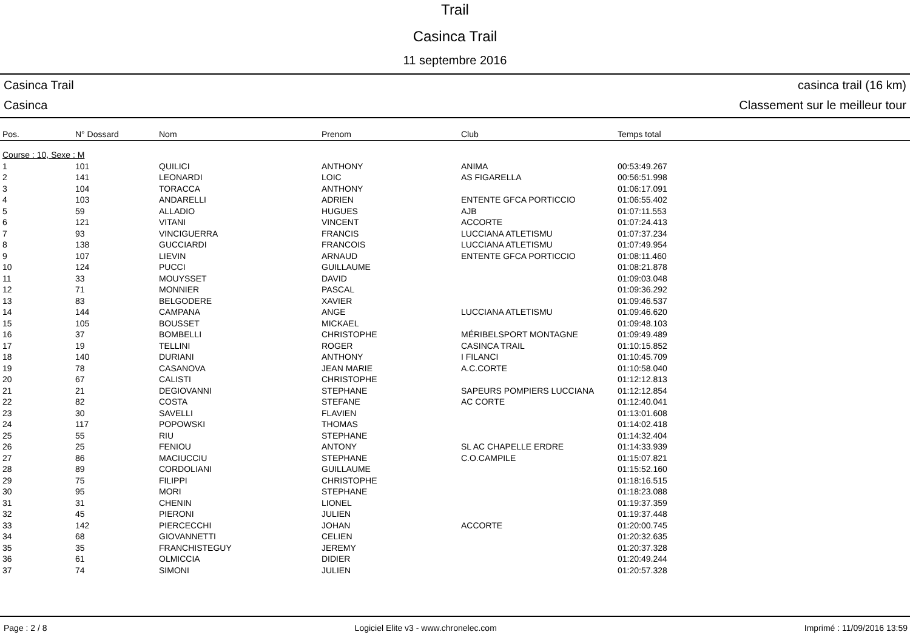Trail
Casinca Trail
11 septembre 2016
Casinca Trail casinca trail (16 km)
Casinca Classement sur le meilleur tour
| Pos. | N° Dossard | Nom | Prenom | Club | Temps total |
| --- | --- | --- | --- | --- | --- |
| Course : 10, Sexe : M | | | | | |
| 1 | 101 | QUILICI | ANTHONY | ANIMA | 00:53:49.267 |
| 2 | 141 | LEONARDI | LOIC | AS FIGARELLA | 00:56:51.998 |
| 3 | 104 | TORACCA | ANTHONY | | 01:06:17.091 |
| 4 | 103 | ANDARELLI | ADRIEN | ENTENTE GFCA PORTICCIO | 01:06:55.402 |
| 5 | 59 | ALLADIO | HUGUES | AJB | 01:07:11.553 |
| 6 | 121 | VITANI | VINCENT | ACCORTE | 01:07:24.413 |
| 7 | 93 | VINCIGUERRA | FRANCIS | LUCCIANA ATLETISMU | 01:07:37.234 |
| 8 | 138 | GUCCIARDI | FRANCOIS | LUCCIANA ATLETISMU | 01:07:49.954 |
| 9 | 107 | LIEVIN | ARNAUD | ENTENTE GFCA PORTICCIO | 01:08:11.460 |
| 10 | 124 | PUCCI | GUILLAUME | | 01:08:21.878 |
| 11 | 33 | MOUYSSET | DAVID | | 01:09:03.048 |
| 12 | 71 | MONNIER | PASCAL | | 01:09:36.292 |
| 13 | 83 | BELGODERE | XAVIER | | 01:09:46.537 |
| 14 | 144 | CAMPANA | ANGE | LUCCIANA ATLETISMU | 01:09:46.620 |
| 15 | 105 | BOUSSET | MICKAEL | | 01:09:48.103 |
| 16 | 37 | BOMBELLI | CHRISTOPHE | MÉRIBELSPORT MONTAGNE | 01:09:49.489 |
| 17 | 19 | TELLINI | ROGER | CASINCA TRAIL | 01:10:15.852 |
| 18 | 140 | DURIANI | ANTHONY | I FILANCI | 01:10:45.709 |
| 19 | 78 | CASANOVA | JEAN MARIE | A.C.CORTE | 01:10:58.040 |
| 20 | 67 | CALISTI | CHRISTOPHE | | 01:12:12.813 |
| 21 | 21 | DEGIOVANNI | STEPHANE | SAPEURS POMPIERS LUCCIANA | 01:12:12.854 |
| 22 | 82 | COSTA | STEFANE | AC CORTE | 01:12:40.041 |
| 23 | 30 | SAVELLI | FLAVIEN | | 01:13:01.608 |
| 24 | 117 | POPOWSKI | THOMAS | | 01:14:02.418 |
| 25 | 55 | RIU | STEPHANE | | 01:14:32.404 |
| 26 | 25 | FENIOU | ANTONY | SL AC CHAPELLE ERDRE | 01:14:33.939 |
| 27 | 86 | MACIUCCIU | STEPHANE | C.O.CAMPILE | 01:15:07.821 |
| 28 | 89 | CORDOLIANI | GUILLAUME | | 01:15:52.160 |
| 29 | 75 | FILIPPI | CHRISTOPHE | | 01:18:16.515 |
| 30 | 95 | MORI | STEPHANE | | 01:18:23.088 |
| 31 | 31 | CHENIN | LIONEL | | 01:19:37.359 |
| 32 | 45 | PIERONI | JULIEN | | 01:19:37.448 |
| 33 | 142 | PIERCECCHI | JOHAN | ACCORTE | 01:20:00.745 |
| 34 | 68 | GIOVANNETTI | CELIEN | | 01:20:32.635 |
| 35 | 35 | FRANCHISTEGUY | JEREMY | | 01:20:37.328 |
| 36 | 61 | OLMICCIA | DIDIER | | 01:20:49.244 |
| 37 | 74 | SIMONI | JULIEN | | 01:20:57.328 |
Page : 2 / 8 Logiciel Elite v3 - www.chronelec.com Imprimé : 11/09/2016 13:59